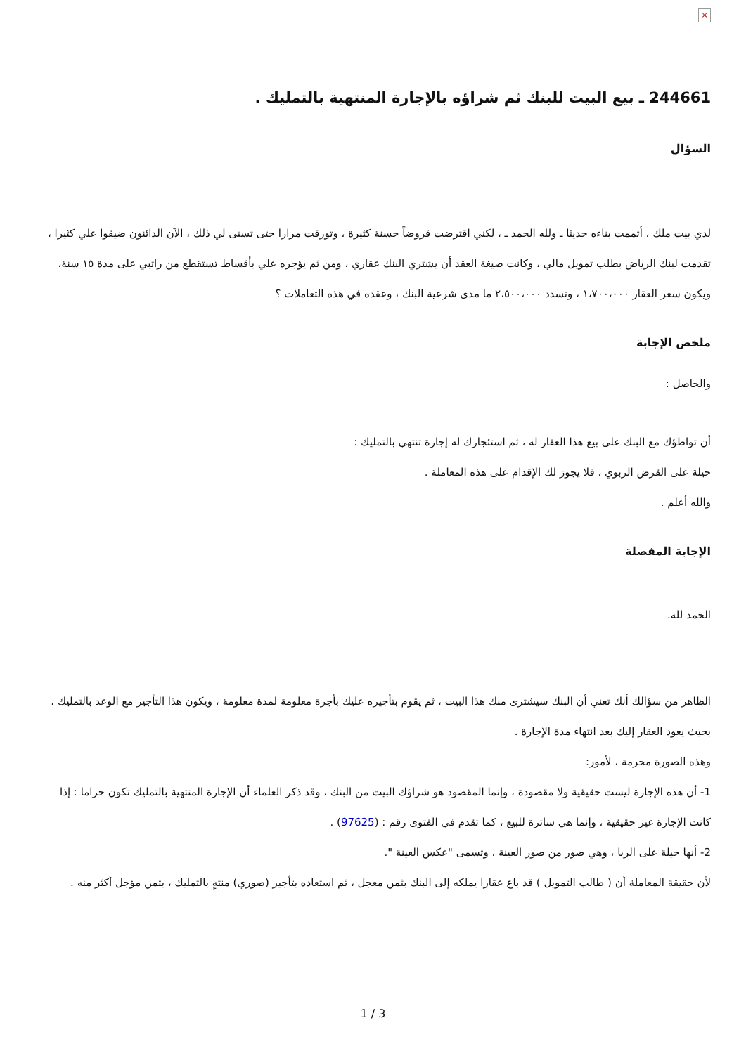×
244661 ـ بيع البيت للبنك ثم شراؤه بالإجارة المنتهية بالتمليك .
السؤال
لدي بيت ملك ، أتممت بناءه حديثا ـ ولله الحمد ـ ، لكني اقترضت قروضاً حسنة كثيرة ، وتورقت مرارا حتى تسنى لي ذلك ، الآن الدائنون ضيقوا علي كثيرا ، تقدمت لبنك الرياض بطلب تمويل مالي ، وكانت صيغة العقد أن يشتري البنك عقاري ، ومن ثم يؤجره علي بأقساط تستقطع من راتبي على مدة ١٥ سنة، ويكون سعر العقار ١،٧٠٠،٠٠٠ ، وتسدد ٢،٥٠٠،٠٠٠ ما مدى شرعية البنك ، وعقده في هذه التعاملات ؟
ملخص الإجابة
والحاصل :
أن تواطؤك مع البنك على بيع هذا العقار له ، ثم استئجارك له إجارة تنتهي بالتمليك :
حيلة على القرض الربوي ، فلا يجوز لك الإقدام على هذه المعاملة .
والله أعلم .
الإجابة المفصلة
الحمد لله.
الظاهر من سؤالك أنك تعني أن البنك سيشترى منك هذا البيت ، ثم يقوم بتأجيره عليك بأجرة معلومة لمدة معلومة ، ويكون هذا التأجير مع الوعد بالتمليك ، بحيث يعود العقار إليك بعد انتهاء مدة الإجارة .
وهذه الصورة محرمة ، لأمور:
1- أن هذه الإجارة ليست حقيقية ولا مقصودة ، وإنما المقصود هو شراؤك البيت من البنك ، وقد ذكر العلماء أن الإجارة المنتهية بالتمليك تكون حراما : إذا كانت الإجارة غير حقيقية ، وإنما هي ساترة للبيع ، كما تقدم في الفتوى رقم : (97625) .
2- أنها حيلة على الربا ، وهي صور من صور العينة ، وتسمى "عكس العينة ".
لأن حقيقة المعاملة أن ( طالب التمويل ) قد باع عقارا يملكه إلى البنك بثمن معجل ، ثم استعاده بتأجير (صوري) منتهٍ بالتمليك ، بثمن مؤجل أكثر منه .
1 / 3